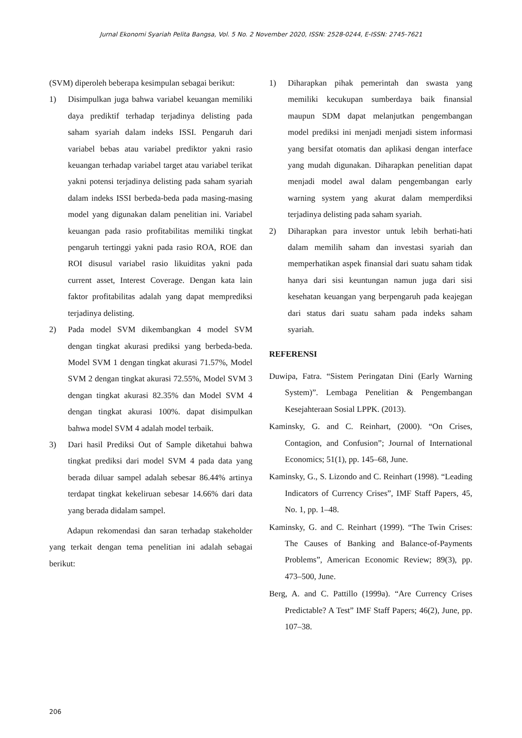Jurnal Ekonomi Syariah Pelita Bangsa, Vol. 5 No. 2 November 2020, ISSN: 2528-0244, E-ISSN: 2745-7621
(SVM) diperoleh beberapa kesimpulan sebagai berikut:
1) Disimpulkan juga bahwa variabel keuangan memiliki daya prediktif terhadap terjadinya delisting pada saham syariah dalam indeks ISSI. Pengaruh dari variabel bebas atau variabel prediktor yakni rasio keuangan terhadap variabel target atau variabel terikat yakni potensi terjadinya delisting pada saham syariah dalam indeks ISSI berbeda-beda pada masing-masing model yang digunakan dalam penelitian ini. Variabel keuangan pada rasio profitabilitas memiliki tingkat pengaruh tertinggi yakni pada rasio ROA, ROE dan ROI disusul variabel rasio likuiditas yakni pada current asset, Interest Coverage. Dengan kata lain faktor profitabilitas adalah yang dapat memprediksi terjadinya delisting.
2) Pada model SVM dikembangkan 4 model SVM dengan tingkat akurasi prediksi yang berbeda-beda. Model SVM 1 dengan tingkat akurasi 71.57%, Model SVM 2 dengan tingkat akurasi 72.55%, Model SVM 3 dengan tingkat akurasi 82.35% dan Model SVM 4 dengan tingkat akurasi 100%. dapat disimpulkan bahwa model SVM 4 adalah model terbaik.
3) Dari hasil Prediksi Out of Sample diketahui bahwa tingkat prediksi dari model SVM 4 pada data yang berada diluar sampel adalah sebesar 86.44% artinya terdapat tingkat kekeliruan sebesar 14.66% dari data yang berada didalam sampel.
Adapun rekomendasi dan saran terhadap stakeholder yang terkait dengan tema penelitian ini adalah sebagai berikut:
1) Diharapkan pihak pemerintah dan swasta yang memiliki kecukupan sumberdaya baik finansial maupun SDM dapat melanjutkan pengembangan model prediksi ini menjadi menjadi sistem informasi yang bersifat otomatis dan aplikasi dengan interface yang mudah digunakan. Diharapkan penelitian dapat menjadi model awal dalam pengembangan early warning system yang akurat dalam memperdiksi terjadinya delisting pada saham syariah.
2) Diharapkan para investor untuk lebih berhati-hati dalam memilih saham dan investasi syariah dan memperhatikan aspek finansial dari suatu saham tidak hanya dari sisi keuntungan namun juga dari sisi kesehatan keuangan yang berpengaruh pada keajegan dari status dari suatu saham pada indeks saham syariah.
REFERENSI
Duwipa, Fatra. “Sistem Peringatan Dini (Early Warning System)”. Lembaga Penelitian & Pengembangan Kesejahteraan Sosial LPPK. (2013).
Kaminsky, G. and C. Reinhart, (2000). “On Crises, Contagion, and Confusion”; Journal of International Economics; 51(1), pp. 145–68, June.
Kaminsky, G., S. Lizondo and C. Reinhart (1998). “Leading Indicators of Currency Crises”, IMF Staff Papers, 45, No. 1, pp. 1–48.
Kaminsky, G. and C. Reinhart (1999). “The Twin Crises: The Causes of Banking and Balance-of-Payments Problems”, American Economic Review; 89(3), pp. 473–500, June.
Berg, A. and C. Pattillo (1999a). “Are Currency Crises Predictable? A Test” IMF Staff Papers; 46(2), June, pp. 107–38.
206